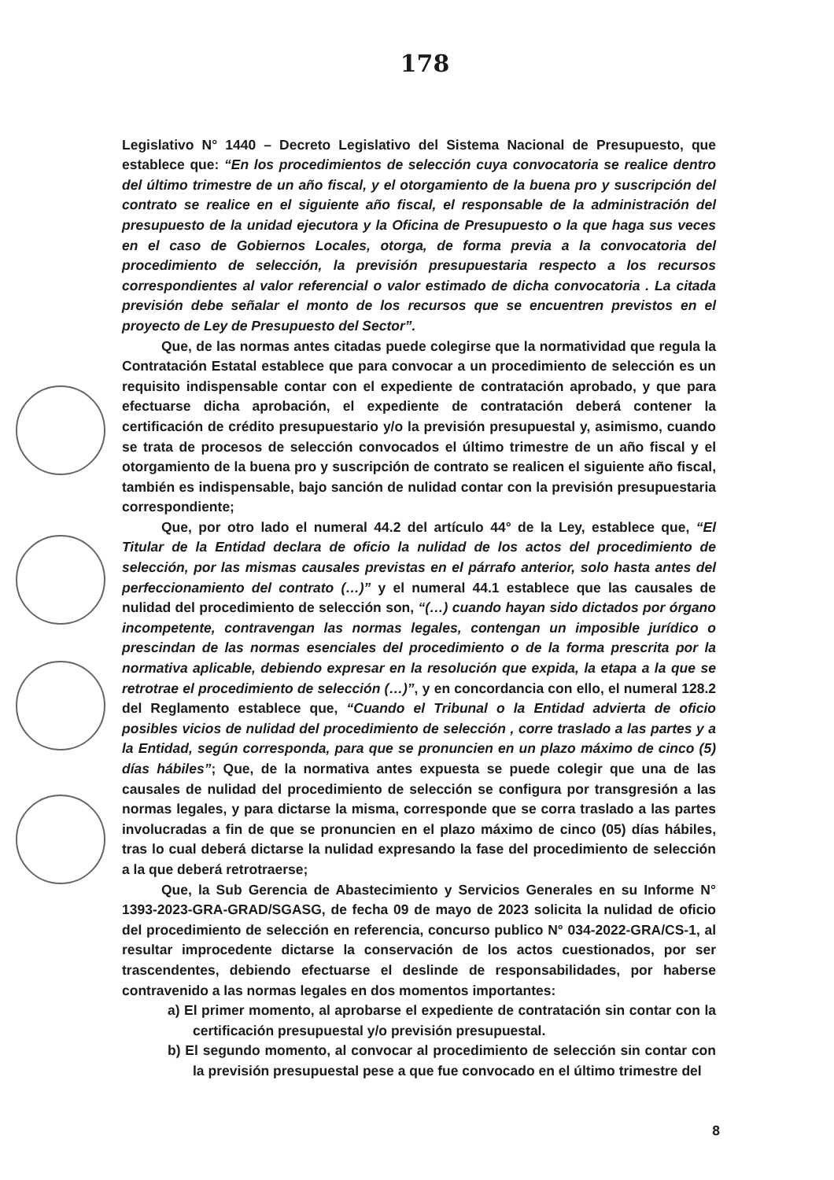178
Legislativo N° 1440 – Decreto Legislativo del Sistema Nacional de Presupuesto, que establece que: “En los procedimientos de selección cuya convocatoria se realice dentro del último trimestre de un año fiscal, y el otorgamiento de la buena pro y suscripción del contrato se realice en el siguiente año fiscal, el responsable de la administración del presupuesto de la unidad ejecutora y la Oficina de Presupuesto o la que haga sus veces en el caso de Gobiernos Locales, otorga, de forma previa a la convocatoria del procedimiento de selección, la previsión presupuestaria respecto a los recursos correspondientes al valor referencial o valor estimado de dicha convocatoria . La citada previsión debe señalar el monto de los recursos que se encuentren previstos en el proyecto de Ley de Presupuesto del Sector”.
Que, de las normas antes citadas puede colegirse que la normatividad que regula la Contratación Estatal establece que para convocar a un procedimiento de selección es un requisito indispensable contar con el expediente de contratación aprobado, y que para efectuarse dicha aprobación, el expediente de contratación deberá contener la certificación de crédito presupuestario y/o la previsión presupuestal y, asimismo, cuando se trata de procesos de selección convocados el último trimestre de un año fiscal y el otorgamiento de la buena pro y suscripción de contrato se realicen el siguiente año fiscal, también es indispensable, bajo sanción de nulidad contar con la previsión presupuestaria correspondiente;
Que, por otro lado el numeral 44.2 del artículo 44° de la Ley, establece que, “El Titular de la Entidad declara de oficio la nulidad de los actos del procedimiento de selección, por las mismas causales previstas en el párrafo anterior, solo hasta antes del perfeccionamiento del contrato (…)” y el numeral 44.1 establece que las causales de nulidad del procedimiento de selección son, “(…) cuando hayan sido dictados por órgano incompetente, contravengan las normas legales, contengan un imposible jurídico o prescindan de las normas esenciales del procedimiento o de la forma prescrita por la normativa aplicable, debiendo expresar en la resolución que expida, la etapa a la que se retrotrae el procedimiento de selección (…)”, y en concordancia con ello, el numeral 128.2 del Reglamento establece que, “Cuando el Tribunal o la Entidad advierta de oficio posibles vicios de nulidad del procedimiento de selección , corre traslado a las partes y a la Entidad, según corresponda, para que se pronuncien en un plazo máximo de cinco (5) días hábiles”; Que, de la normativa antes expuesta se puede colegir que una de las causales de nulidad del procedimiento de selección se configura por transgresión a las normas legales, y para dictarse la misma, corresponde que se corra traslado a las partes involucradas a fin de que se pronuncien en el plazo máximo de cinco (05) días hábiles, tras lo cual deberá dictarse la nulidad expresando la fase del procedimiento de selección a la que deberá retrotraerse;
Que, la Sub Gerencia de Abastecimiento y Servicios Generales en su Informe N° 1393-2023-GRA-GRAD/SGASG, de fecha 09 de mayo de 2023 solicita la nulidad de oficio del procedimiento de selección en referencia, concurso publico N° 034-2022-GRA/CS-1, al resultar improcedente dictarse la conservación de los actos cuestionados, por ser trascendentes, debiendo efectuarse el deslinde de responsabilidades, por haberse contravenido a las normas legales en dos momentos importantes:
a) El primer momento, al aprobarse el expediente de contratación sin contar con la certificación presupuestal y/o previsión presupuestal.
b) El segundo momento, al convocar al procedimiento de selección sin contar con la previsión presupuestal pese a que fue convocado en el último trimestre del
8